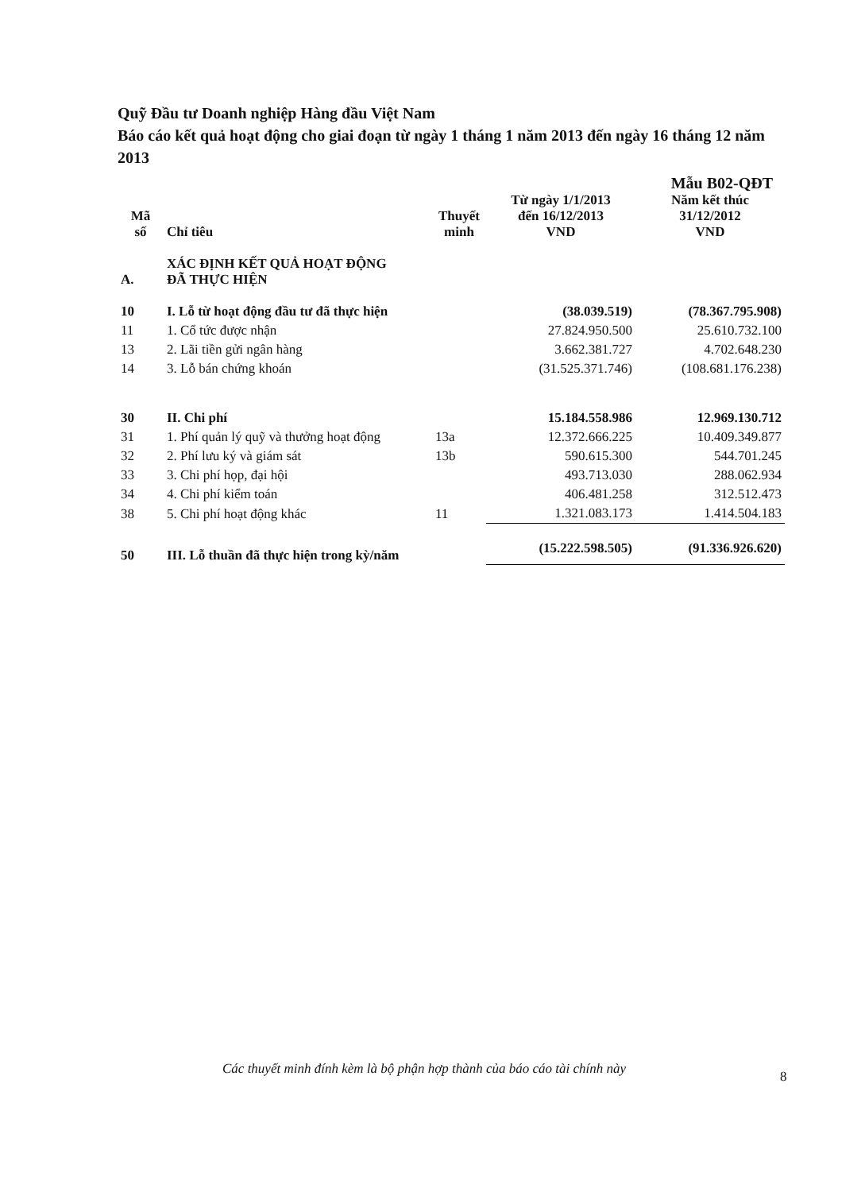Quỹ Đầu tư Doanh nghiệp Hàng đầu Việt Nam
Báo cáo kết quả hoạt động cho giai đoạn từ ngày 1 tháng 1 năm 2013 đến ngày 16 tháng 12 năm 2013
Mẫu B02-QĐT
| Mã số | Chỉ tiêu | Thuyết minh | Từ ngày 1/1/2013 đến 16/12/2013 VND | Năm kết thúc 31/12/2012 VND |
| --- | --- | --- | --- | --- |
| A. | XÁC ĐỊNH KẾT QUẢ HOẠT ĐỘNG ĐÃ THỰC HIỆN | | | |
| 10 | I. Lỗ từ hoạt động đầu tư đã thực hiện | | (38.039.519) | (78.367.795.908) |
| 11 | 1. Cổ tức được nhận | | 27.824.950.500 | 25.610.732.100 |
| 13 | 2. Lãi tiền gửi ngân hàng | | 3.662.381.727 | 4.702.648.230 |
| 14 | 3. Lỗ bán chứng khoán | | (31.525.371.746) | (108.681.176.238) |
| 30 | II. Chi phí | | 15.184.558.986 | 12.969.130.712 |
| 31 | 1. Phí quản lý quỹ và thưởng hoạt động | 13a | 12.372.666.225 | 10.409.349.877 |
| 32 | 2. Phí lưu ký và giám sát | 13b | 590.615.300 | 544.701.245 |
| 33 | 3. Chi phí họp, đại hội | | 493.713.030 | 288.062.934 |
| 34 | 4. Chi phí kiểm toán | | 406.481.258 | 312.512.473 |
| 38 | 5. Chi phí hoạt động khác | 11 | 1.321.083.173 | 1.414.504.183 |
| 50 | III. Lỗ thuần đã thực hiện trong kỳ/năm | | (15.222.598.505) | (91.336.926.620) |
Các thuyết minh đính kèm là bộ phận hợp thành của báo cáo tài chính này
8